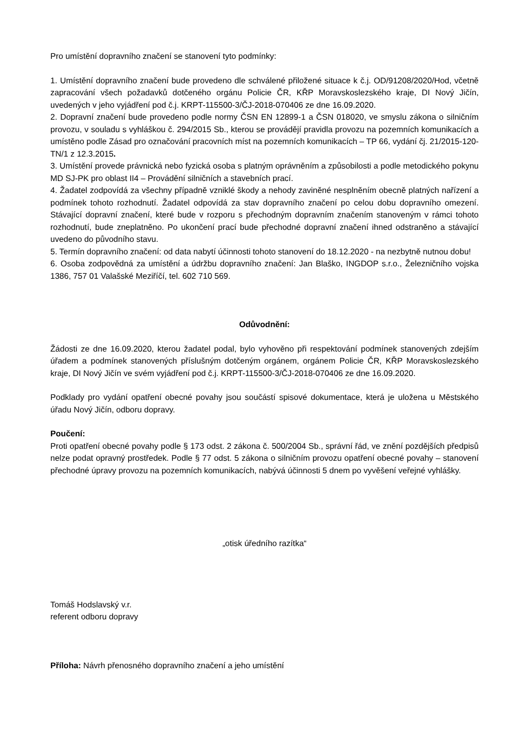Pro umístění dopravního značení se stanovení tyto podmínky:
1. Umístění dopravního značení bude provedeno dle schválené přiložené situace k č.j. OD/91208/2020/Hod, včetně zapracování všech požadavků dotčeného orgánu Policie ČR, KŘP Moravskoslezského kraje, DI Nový Jičín, uvedených v jeho vyjádření pod č.j. KRPT-115500-3/ČJ-2018-070406 ze dne 16.09.2020.
2. Dopravní značení bude provedeno podle normy ČSN EN 12899-1 a ČSN 018020, ve smyslu zákona o silničním provozu, v souladu s vyhláškou č. 294/2015 Sb., kterou se provádějí pravidla provozu na pozemních komunikacích a umístěno podle Zásad pro označování pracovních míst na pozemních komunikacích – TP 66, vydání čj. 21/2015-120-TN/1 z 12.3.2015.
3. Umístění provede právnická nebo fyzická osoba s platným oprávněním a způsobilosti a podle metodického pokynu MD SJ-PK pro oblast II4 – Provádění silničních a stavebních prací.
4. Žadatel zodpovídá za všechny případně vzniklé škody a nehody zaviněné nesplněním obecně platných nařízení a podmínek tohoto rozhodnutí. Žadatel odpovídá za stav dopravního značení po celou dobu dopravního omezení. Stávající dopravní značení, které bude v rozporu s přechodným dopravním značením stanoveným v rámci tohoto rozhodnutí, bude zneplatněno. Po ukončení prací bude přechodné dopravní značení ihned odstraněno a stávající uvedeno do původního stavu.
5. Termín dopravního značení: od data nabytí účinnosti tohoto stanovení do 18.12.2020 - na nezbytně nutnou dobu!
6. Osoba zodpovědná za umístění a údržbu dopravního značení: Jan Blaško, INGDOP s.r.o., Železničního vojska 1386, 757 01 Valašské Meziříčí, tel. 602 710 569.
Odůvodnění:
Žádosti ze dne 16.09.2020, kterou žadatel podal, bylo vyhověno při respektování podmínek stanovených zdejším úřadem a podmínek stanovených příslušným dotčeným orgánem, orgánem Policie ČR, KŘP Moravskoslezského kraje, DI Nový Jičín ve svém vyjádření pod č.j. KRPT-115500-3/ČJ-2018-070406 ze dne 16.09.2020.
Podklady pro vydání opatření obecné povahy jsou součástí spisové dokumentace, která je uložena u Městského úřadu Nový Jičín, odboru dopravy.
Poučení:
Proti opatření obecné povahy podle § 173 odst. 2 zákona č. 500/2004 Sb., správní řád, ve znění pozdějších předpisů nelze podat opravný prostředek. Podle § 77 odst. 5 zákona o silničním provozu opatření obecné povahy – stanovení přechodné úpravy provozu na pozemních komunikacích, nabývá účinnosti 5 dnem po vyvěšení veřejné vyhlášky.
„otisk úředního razítka“
Tomáš Hodslavský v.r.
referent odboru dopravy
Příloha: Návrh přenosného dopravního značení a jeho umístění